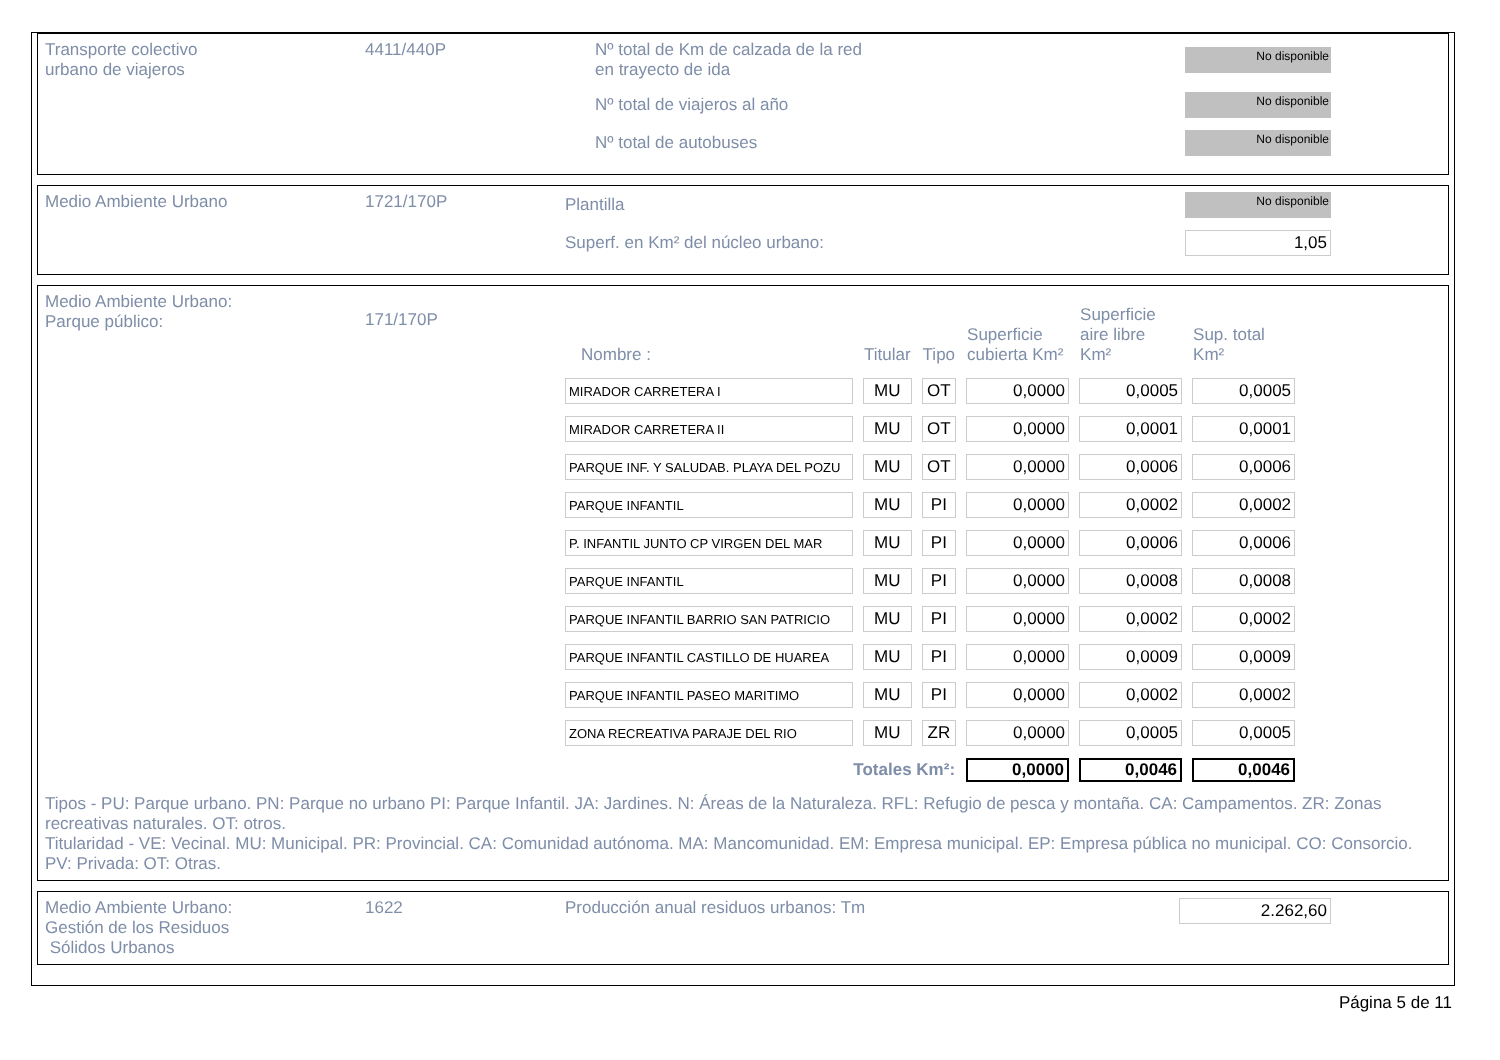Transporte colectivo
urbano de viajeros
4411/440P Nº total de Km de calzada de la red
en trayecto de ida
No disponible
Nº total de viajeros al año
No disponible
Nº total de autobuses
No disponible
Medio Ambiente Urbano 1721/170P Plantilla
No disponible
Superf. en Km² del núcleo urbano:
1,05
Medio Ambiente Urbano:
Parque público:
171/170P
| Nombre : | Titular | Tipo | Superficie cubierta Km² | Superficie aire libre Km² | Sup. total Km² |
| --- | --- | --- | --- | --- | --- |
| MIRADOR CARRETERA I | MU | OT | 0,0000 | 0,0005 | 0,0005 |
| MIRADOR CARRETERA II | MU | OT | 0,0000 | 0,0001 | 0,0001 |
| PARQUE INF. Y SALUDAB. PLAYA DEL POZU | MU | OT | 0,0000 | 0,0006 | 0,0006 |
| PARQUE INFANTIL | MU | PI | 0,0000 | 0,0002 | 0,0002 |
| P. INFANTIL JUNTO CP VIRGEN DEL MAR | MU | PI | 0,0000 | 0,0006 | 0,0006 |
| PARQUE INFANTIL | MU | PI | 0,0000 | 0,0008 | 0,0008 |
| PARQUE INFANTIL BARRIO SAN PATRICIO | MU | PI | 0,0000 | 0,0002 | 0,0002 |
| PARQUE INFANTIL CASTILLO DE HUAREA | MU | PI | 0,0000 | 0,0009 | 0,0009 |
| PARQUE INFANTIL PASEO MARITIMO | MU | PI | 0,0000 | 0,0002 | 0,0002 |
| ZONA RECREATIVA PARAJE DEL RIO | MU | ZR | 0,0000 | 0,0005 | 0,0005 |
| Totales Km²: | | | 0,0000 | 0,0046 | 0,0046 |
Tipos - PU: Parque urbano. PN: Parque no urbano PI: Parque Infantil. JA: Jardines. N: Áreas de la Naturaleza. RFL: Refugio de pesca y montaña. CA: Campamentos. ZR: Zonas recreativas naturales. OT: otros.
Titularidad - VE: Vecinal. MU: Municipal. PR: Provincial. CA: Comunidad autónoma. MA: Mancomunidad. EM: Empresa municipal. EP: Empresa pública no municipal. CO: Consorcio. PV: Privada: OT: Otras.
Medio Ambiente Urbano:
Gestión de los Residuos
Sólidos Urbanos
1622 Producción anual residuos urbanos: Tm
2.262,60
Página 5 de 11